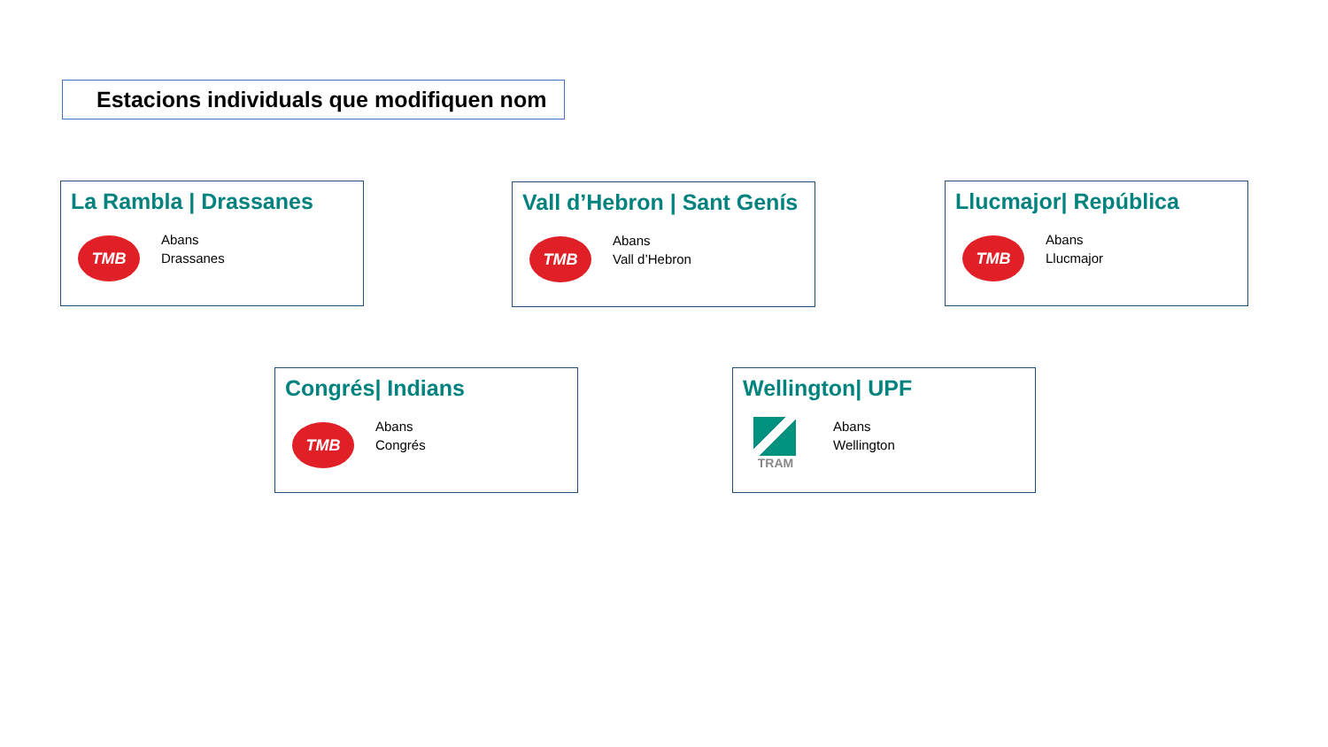Estacions individuals que modifiquen nom
La Rambla | Drassanes
TMB
Abans
Drassanes
Vall d’Hebron | Sant Genís
TMB
Abans
Vall d’Hebron
Llucmajor| República
TMB
Abans
Llucmajor
Congrés| Indians
TMB
Abans
Congrés
Wellington| UPF
TRAM
Abans
Wellington